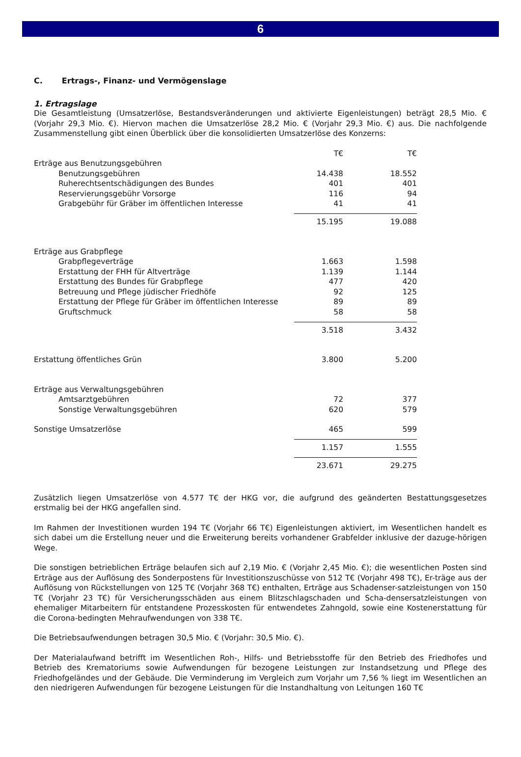6
C. Ertrags-, Finanz- und Vermögenslage
1. Ertragslage
Die Gesamtleistung (Umsatzerlöse, Bestandsveränderungen und aktivierte Eigenleistungen) beträgt 28,5 Mio. € (Vorjahr 29,3 Mio. €). Hiervon machen die Umsatzerlöse 28,2 Mio. € (Vorjahr 29,3 Mio. €) aus. Die nachfolgende Zusammenstellung gibt einen Überblick über die konsolidierten Umsatzerlöse des Konzerns:
| | T€ | | T€ |
| Erträge aus Benutzungsgebühren | | | |
| Benutzungsgebühren | 14.438 | | 18.552 |
| Ruherechtsentschädigungen des Bundes | 401 | | 401 |
| Reservierungsgebühr Vorsorge | 116 | | 94 |
| Grabgebühr für Gräber im öffentlichen Interesse | 41 | | 41 |
| | 15.195 | | 19.088 |
| Erträge aus Grabpflege | | | |
| Grabpflegeverträge | 1.663 | | 1.598 |
| Erstattung der FHH für Altverträge | 1.139 | | 1.144 |
| Erstattung des Bundes für Grabpflege | 477 | | 420 |
| Betreuung und Pflege jüdischer Friedhöfe | 92 | | 125 |
| Erstattung der Pflege für Gräber im öffentlichen Interesse | 89 | | 89 |
| Gruftschmuck | 58 | | 58 |
| | 3.518 | | 3.432 |
| Erstattung öffentliches Grün | 3.800 | | 5.200 |
| Erträge aus Verwaltungsgebühren | | | |
| Amtsarztgebühren | 72 | | 377 |
| Sonstige Verwaltungsgebühren | 620 | | 579 |
| Sonstige Umsatzerlöse | 465 | | 599 |
| | 1.157 | | 1.555 |
| | 23.671 | | 29.275 |
Zusätzlich liegen Umsatzerlöse von 4.577 T€ der HKG vor, die aufgrund des geänderten Bestattungsgesetzes erstmalig bei der HKG angefallen sind.
Im Rahmen der Investitionen wurden 194 T€ (Vorjahr 66 T€) Eigenleistungen aktiviert, im Wesentlichen handelt es sich dabei um die Erstellung neuer und die Erweiterung bereits vorhandener Grabfelder inklusive der dazuge-hörigen Wege.
Die sonstigen betrieblichen Erträge belaufen sich auf 2,19 Mio. € (Vorjahr 2,45 Mio. €); die wesentlichen Posten sind Erträge aus der Auflösung des Sonderpostens für Investitionszuschüsse von 512 T€ (Vorjahr 498 T€), Er-träge aus der Auflösung von Rückstellungen von 125 T€ (Vorjahr 368 T€) enthalten, Erträge aus Schadenser-satzleistungen von 150 T€ (Vorjahr 23 T€) für Versicherungsschäden aus einem Blitzschlagschaden und Scha-densersatzleistungen von ehemaliger Mitarbeitern für entstandene Prozesskosten für entwendetes Zahngold, sowie eine Kostenerstattung für die Corona-bedingten Mehraufwendungen von 338 T€.
Die Betriebsaufwendungen betragen 30,5 Mio. € (Vorjahr: 30,5 Mio. €).
Der Materialaufwand betrifft im Wesentlichen Roh-, Hilfs- und Betriebsstoffe für den Betrieb des Friedhofes und Betrieb des Krematoriums sowie Aufwendungen für bezogene Leistungen zur Instandsetzung und Pflege des Friedhofgeländes und der Gebäude. Die Verminderung im Vergleich zum Vorjahr um 7,56 % liegt im Wesentlichen an den niedrigeren Aufwendungen für bezogene Leistungen für die Instandhaltung von Leitungen 160 T€